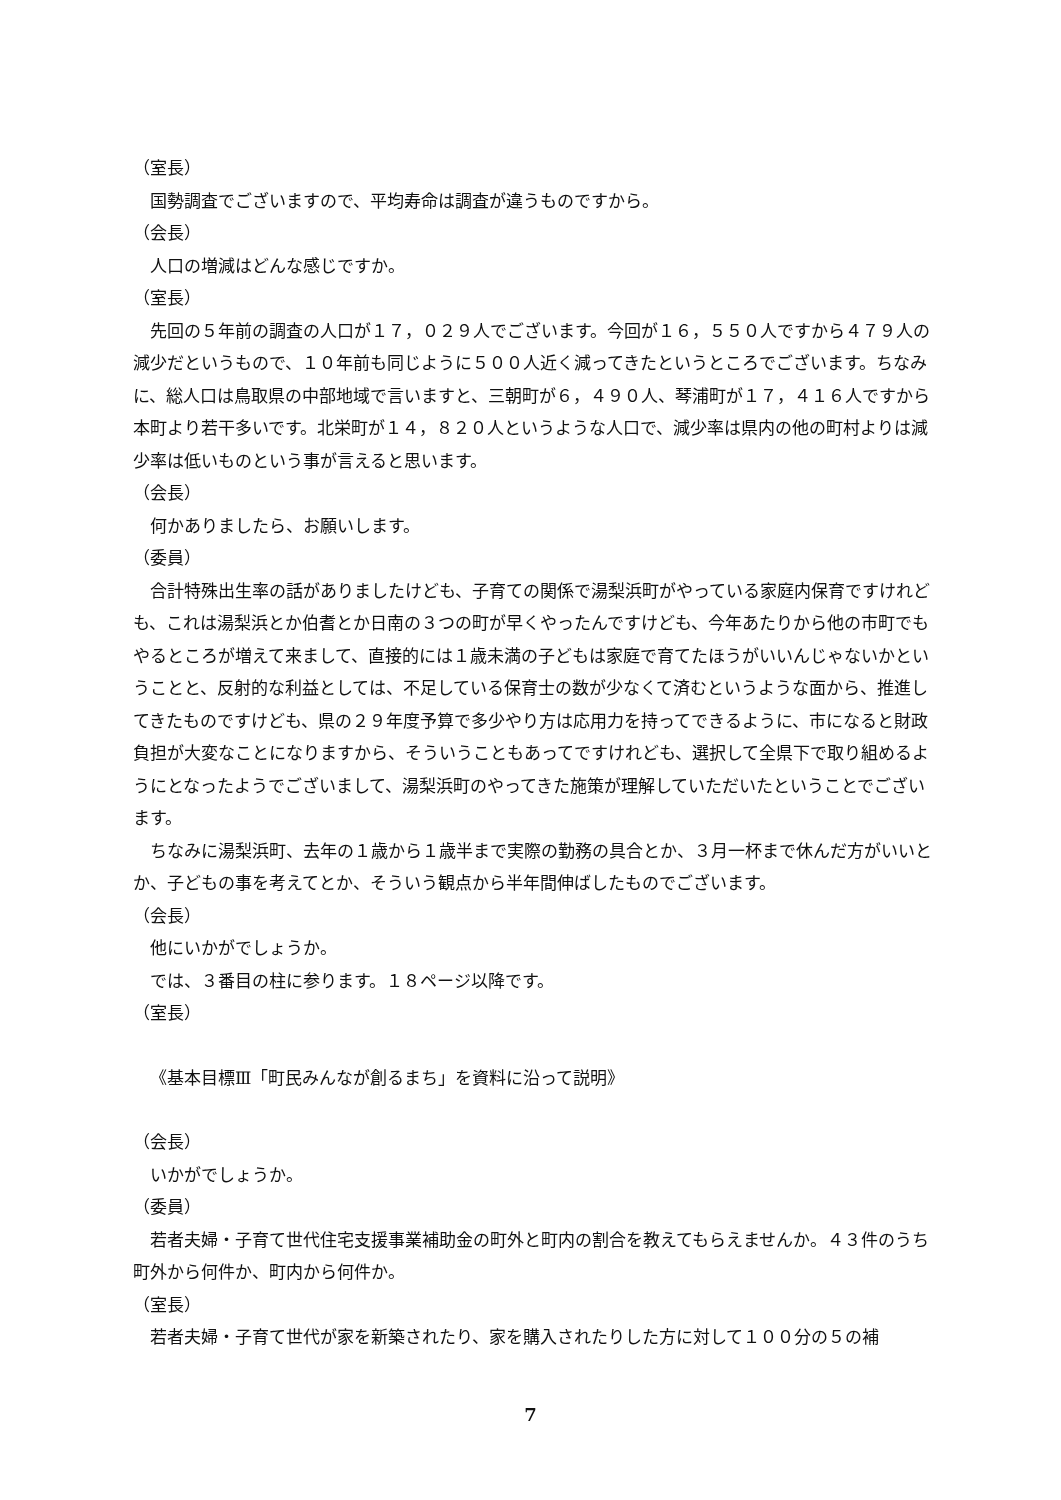（室長）
国勢調査でございますので、平均寿命は調査が違うものですから。
（会長）
人口の増減はどんな感じですか。
（室長）
先回の５年前の調査の人口が１７，０２９人でございます。今回が１６，５５０人ですから４７９人の減少だというもので、１０年前も同じように５００人近く減ってきたというところでございます。ちなみに、総人口は鳥取県の中部地域で言いますと、三朝町が６，４９０人、琴浦町が１７，４１６人ですから本町より若干多いです。北栄町が１４，８２０人というような人口で、減少率は県内の他の町村よりは減少率は低いものという事が言えると思います。
（会長）
何かありましたら、お願いします。
（委員）
合計特殊出生率の話がありましたけども、子育ての関係で湯梨浜町がやっている家庭内保育ですけれども、これは湯梨浜とか伯耆とか日南の３つの町が早くやったんですけども、今年あたりから他の市町でもやるところが増えて来まして、直接的には１歳未満の子どもは家庭で育てたほうがいいんじゃないかということと、反射的な利益としては、不足している保育士の数が少なくて済むというような面から、推進してきたものですけども、県の２９年度予算で多少やり方は応用力を持ってできるように、市になると財政負担が大変なことになりますから、そういうこともあってですけれども、選択して全県下で取り組めるようにとなったようでございまして、湯梨浜町のやってきた施策が理解していただいたということでございます。
ちなみに湯梨浜町、去年の１歳から１歳半まで実際の勤務の具合とか、３月一杯まで休んだ方がいいとか、子どもの事を考えてとか、そういう観点から半年間伸ばしたものでございます。
（会長）
他にいかがでしょうか。
では、３番目の柱に参ります。１８ページ以降です。
（室長）
《基本目標Ⅲ「町民みんなが創るまち」を資料に沿って説明》
（会長）
いかがでしょうか。
（委員）
若者夫婦・子育て世代住宅支援事業補助金の町外と町内の割合を教えてもらえませんか。４３件のうち町外から何件か、町内から何件か。
（室長）
若者夫婦・子育て世代が家を新築されたり、家を購入されたりした方に対して１００分の５の補
7